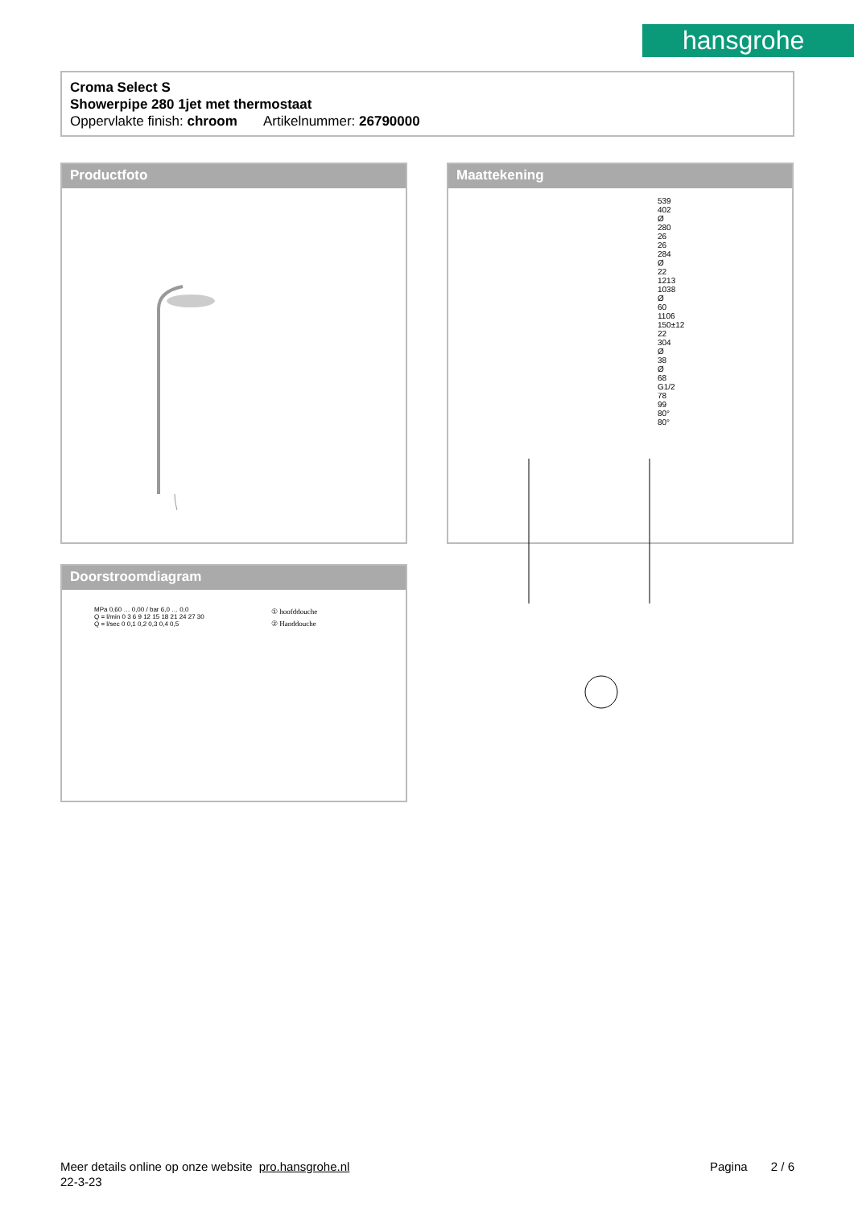hansgrohe
Croma Select S
Showerpipe 280 1jet met thermostaat
Oppervlakte finish: chroom Artikelnummer: 26790000
Productfoto
Maattekening
539 402 Ø 280 26 26 284 Ø 22 1213 1038 Ø 60 1106 150±12 22 304 Ø 38 Ø 68 G1/2 78 99 80° 80°
Doorstroomdiagram
MPa 0,60 … 0,00 / bar 6,0 … 0,0
Q = l/min 0 3 6 9 12 15 18 21 24 27 30
Q = l/sec 0 0,1 0,2 0,3 0,4 0,5
① hoofddouche
② Handdouche
Meer details online op onze website pro.hansgrohe.nl
22-3-23
Pagina 2 / 6